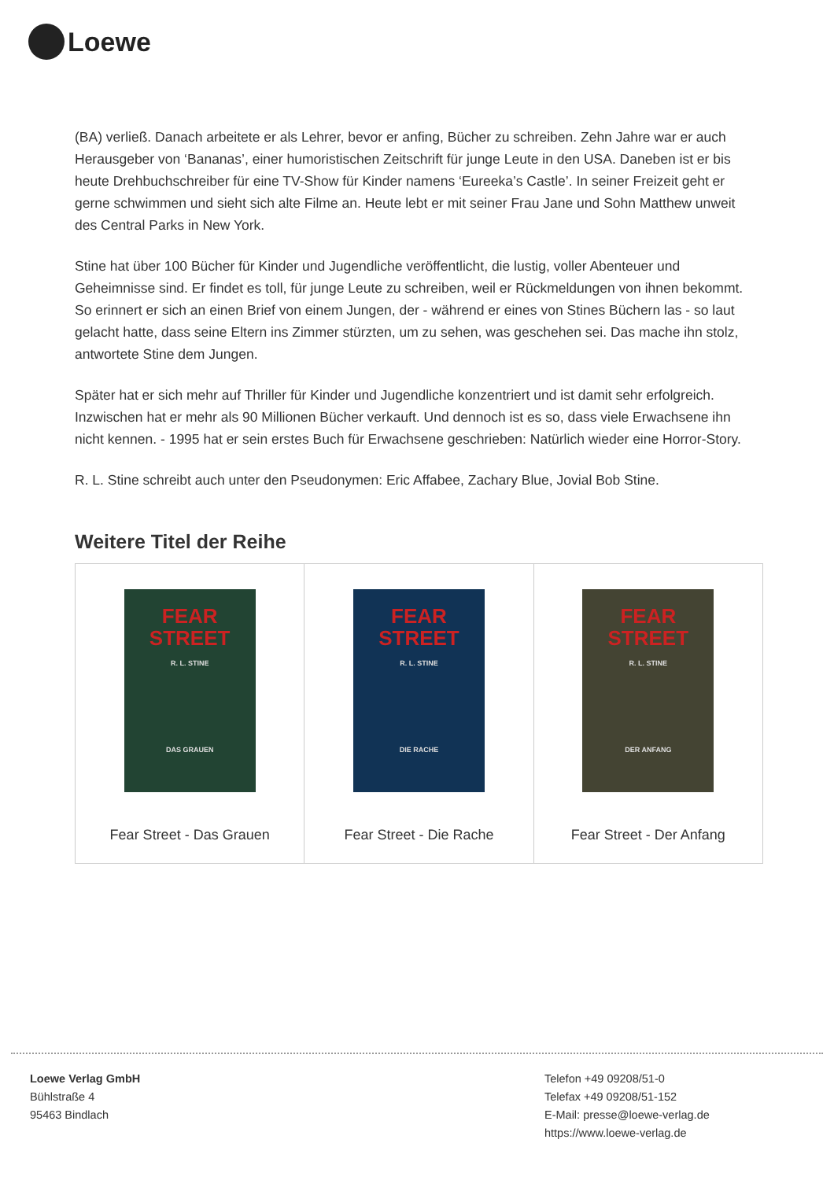Loewe
(BA) verließ. Danach arbeitete er als Lehrer, bevor er anfing, Bücher zu schreiben. Zehn Jahre war er auch Herausgeber von ‘Bananas’, einer humoristischen Zeitschrift für junge Leute in den USA. Daneben ist er bis heute Drehbuchschreiber für eine TV-Show für Kinder namens ‘Eureeka’s Castle’. In seiner Freizeit geht er gerne schwimmen und sieht sich alte Filme an. Heute lebt er mit seiner Frau Jane und Sohn Matthew unweit des Central Parks in New York.
Stine hat über 100 Bücher für Kinder und Jugendliche veröffentlicht, die lustig, voller Abenteuer und Geheimnisse sind. Er findet es toll, für junge Leute zu schreiben, weil er Rückmeldungen von ihnen bekommt. So erinnert er sich an einen Brief von einem Jungen, der - während er eines von Stines Büchern las - so laut gelacht hatte, dass seine Eltern ins Zimmer stürzten, um zu sehen, was geschehen sei. Das mache ihn stolz, antwortete Stine dem Jungen.
Später hat er sich mehr auf Thriller für Kinder und Jugendliche konzentriert und ist damit sehr erfolgreich. Inzwischen hat er mehr als 90 Millionen Bücher verkauft. Und dennoch ist es so, dass viele Erwachsene ihn nicht kennen. - 1995 hat er sein erstes Buch für Erwachsene geschrieben: Natürlich wieder eine Horror-Story.
R. L. Stine schreibt auch unter den Pseudonymen: Eric Affabee, Zachary Blue, Jovial Bob Stine.
Weitere Titel der Reihe
| FEAR STREET R. L. STINE DAS GRAUEN Fear Street - Das Grauen | FEAR STREET R. L. STINE DIE RACHE Fear Street - Die Rache | FEAR STREET R. L. STINE DER ANFANG Fear Street - Der Anfang |
Loewe Verlag GmbH
Bühlstraße 4
95463 Bindlach
Telefon +49 09208/51-0
Telefax +49 09208/51-152
E-Mail: presse@loewe-verlag.de
https://www.loewe-verlag.de